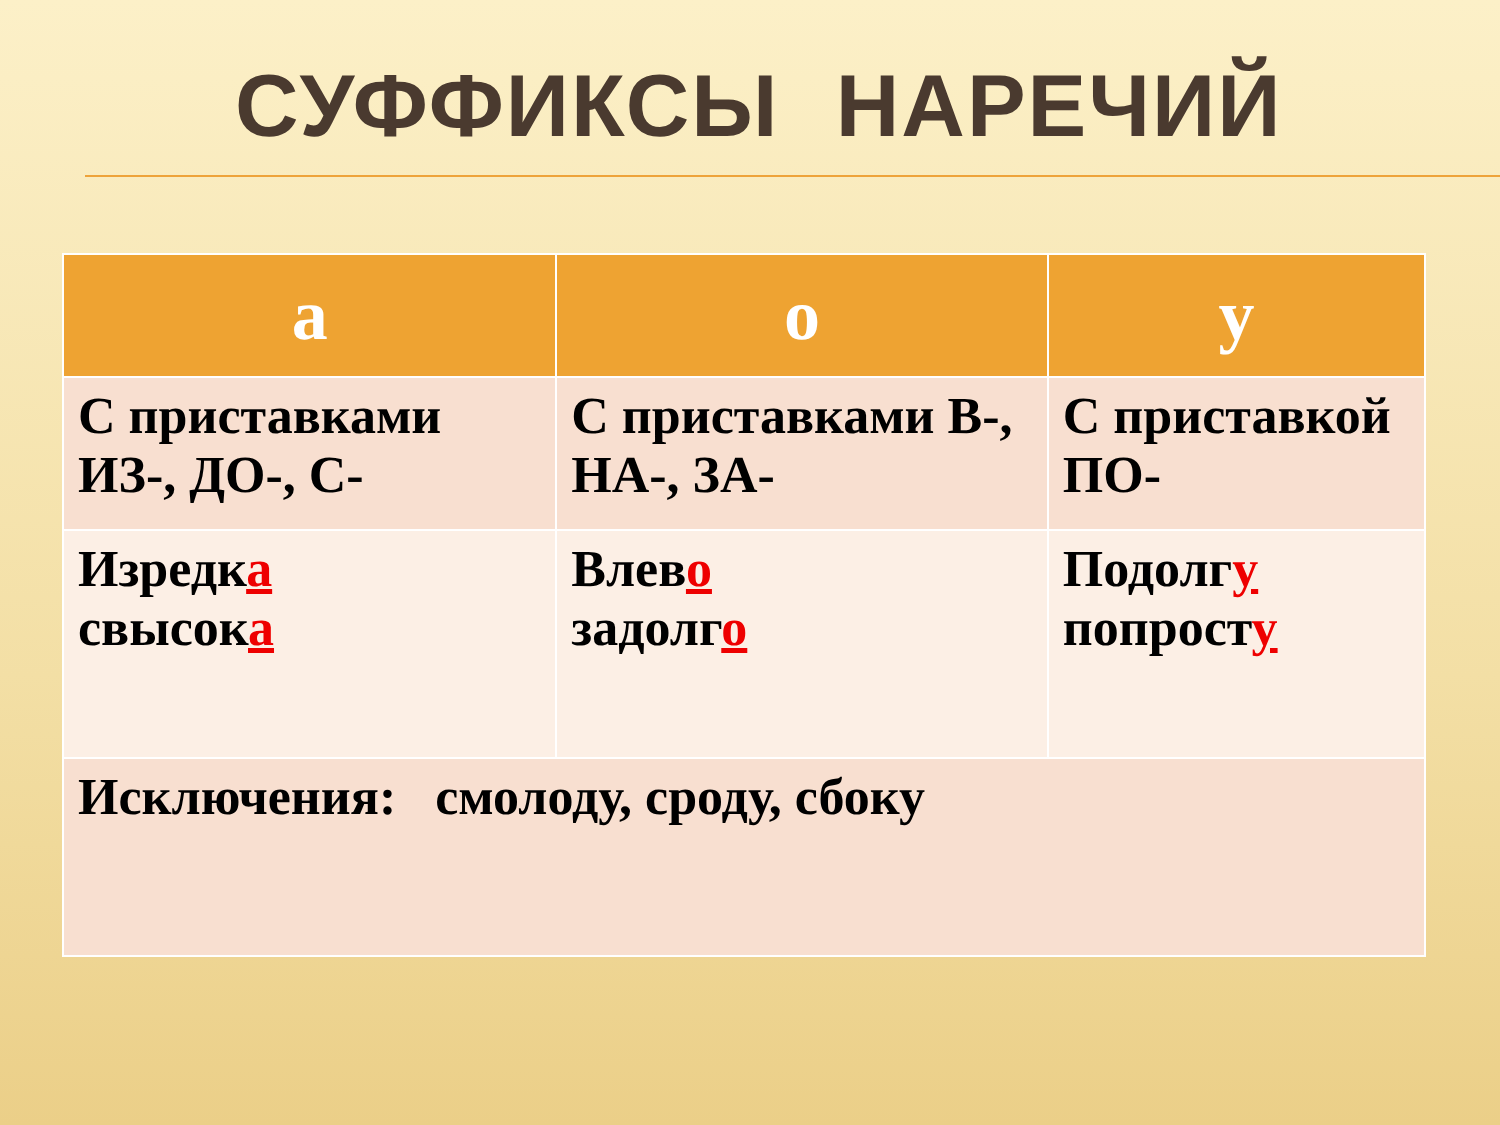СУФФИКСЫ НАРЕЧИЙ
| а | о | у |
| --- | --- | --- |
| С приставками ИЗ-, ДО-, С- | С приставками В-, НА-, ЗА- | С приставкой ПО- |
| Изредк а свысок а | Влев о задолг о | Подолг у попрост у |
| Исключения: смолоду, сроду, сбоку | | |